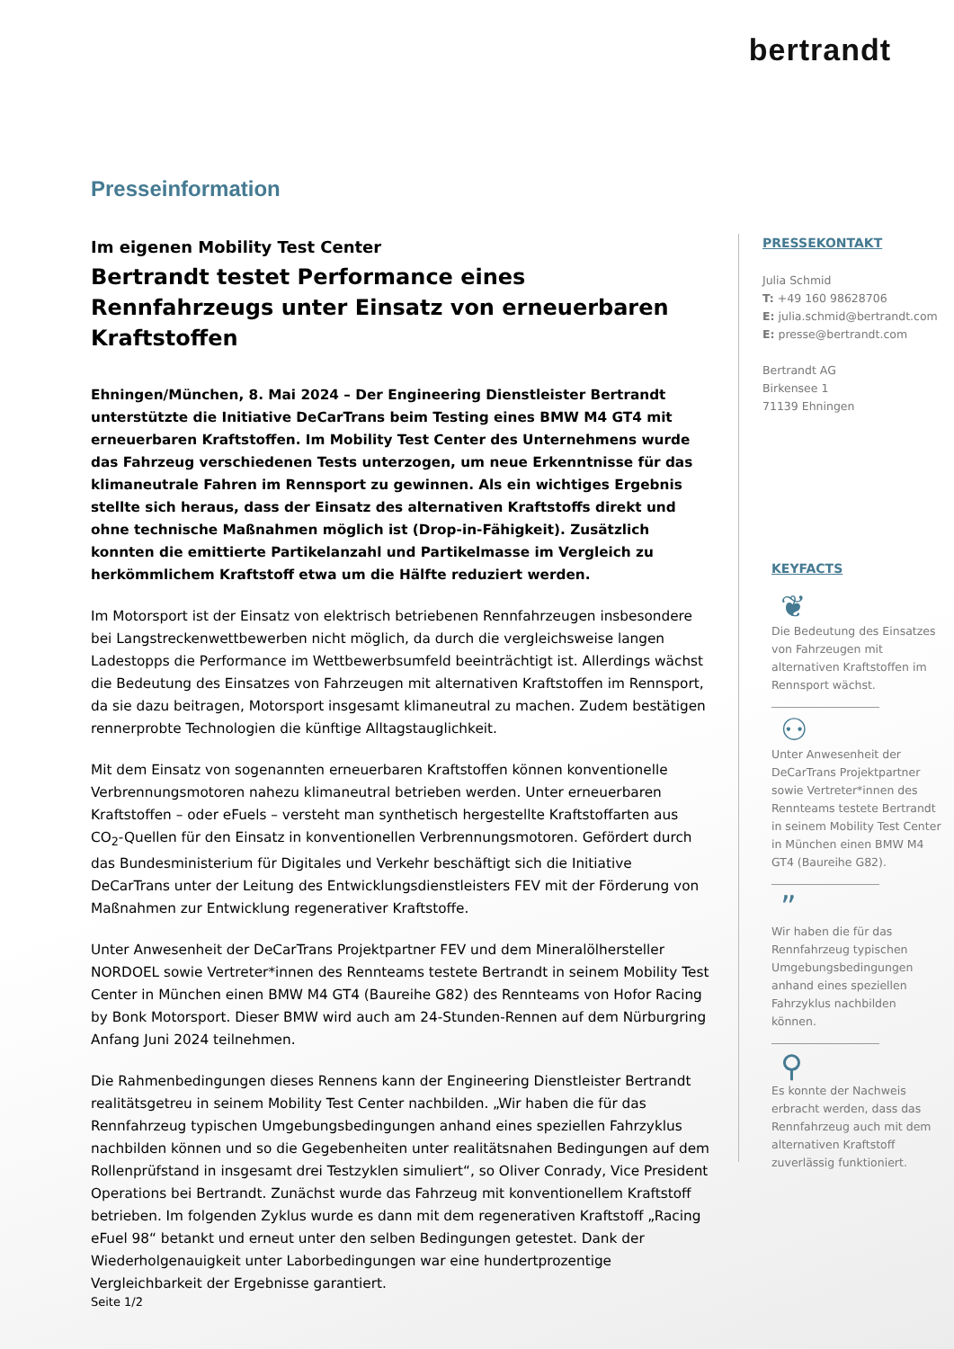bertrandt
Presseinformation
Im eigenen Mobility Test Center
Bertrandt testet Performance eines Rennfahrzeugs unter Einsatz von erneuerbaren Kraftstoffen
Ehningen/München, 8. Mai 2024 – Der Engineering Dienstleister Bertrandt unterstützte die Initiative DeCarTrans beim Testing eines BMW M4 GT4 mit erneuerbaren Kraftstoffen. Im Mobility Test Center des Unternehmens wurde das Fahrzeug verschiedenen Tests unterzogen, um neue Erkenntnisse für das klimaneutrale Fahren im Rennsport zu gewinnen. Als ein wichtiges Ergebnis stellte sich heraus, dass der Einsatz des alternativen Kraftstoffs direkt und ohne technische Maßnahmen möglich ist (Drop-in-Fähigkeit). Zusätzlich konnten die emittierte Partikelanzahl und Partikelmasse im Vergleich zu herkömmlichem Kraftstoff etwa um die Hälfte reduziert werden.
Im Motorsport ist der Einsatz von elektrisch betriebenen Rennfahrzeugen insbesondere bei Langstreckenwettbewerben nicht möglich, da durch die vergleichsweise langen Ladestopps die Performance im Wettbewerbsumfeld beeinträchtigt ist. Allerdings wächst die Bedeutung des Einsatzes von Fahrzeugen mit alternativen Kraftstoffen im Rennsport, da sie dazu beitragen, Motorsport insgesamt klimaneutral zu machen. Zudem bestätigen rennerprobte Technologien die künftige Alltagstauglichkeit.
Mit dem Einsatz von sogenannten erneuerbaren Kraftstoffen können konventionelle Verbrennungsmotoren nahezu klimaneutral betrieben werden. Unter erneuerbaren Kraftstoffen – oder eFuels – versteht man synthetisch hergestellte Kraftstoffarten aus CO<sub>2</sub>-Quellen für den Einsatz in konventionellen Verbrennungsmotoren. Gefördert durch das Bundesministerium für Digitales und Verkehr beschäftigt sich die Initiative DeCarTrans unter der Leitung des Entwicklungsdienstleisters FEV mit der Förderung von Maßnahmen zur Entwicklung regenerativer Kraftstoffe.
Unter Anwesenheit der DeCarTrans Projektpartner FEV und dem Mineralölhersteller NORDOEL sowie Vertreter*innen des Rennteams testete Bertrandt in seinem Mobility Test Center in München einen BMW M4 GT4 (Baureihe G82) des Rennteams von Hofor Racing by Bonk Motorsport. Dieser BMW wird auch am 24-Stunden-Rennen auf dem Nürburgring Anfang Juni 2024 teilnehmen.
Die Rahmenbedingungen dieses Rennens kann der Engineering Dienstleister Bertrandt realitätsgetreu in seinem Mobility Test Center nachbilden. „Wir haben die für das Rennfahrzeug typischen Umgebungsbedingungen anhand eines speziellen Fahrzyklus nachbilden können und so die Gegebenheiten unter realitätsnahen Bedingungen auf dem Rollenprüfstand in insgesamt drei Testzyklen simuliert“, so Oliver Conrady, Vice President Operations bei Bertrandt. Zunächst wurde das Fahrzeug mit konventionellem Kraftstoff betrieben. Im folgenden Zyklus wurde es dann mit dem regenerativen Kraftstoff „Racing eFuel 98“ betankt und erneut unter den selben Bedingungen getestet. Dank der Wiederholgenauigkeit unter Laborbedingungen war eine hundertprozentige Vergleichbarkeit der Ergebnisse garantiert.
PRESSEKONTAKT
Julia Schmid
T: +49 160 98628706
E: julia.schmid@bertrandt.com
E: presse@bertrandt.com
Bertrandt AG
Birkensee 1
71139 Ehningen
KEYFACTS
❦
Die Bedeutung des Einsatzes von Fahrzeugen mit alternativen Kraftstoffen im Rennsport wächst.
⚇
Unter Anwesenheit der DeCarTrans Projektpartner sowie Vertreter*innen des Rennteams testete Bertrandt in seinem Mobility Test Center in München einen BMW M4 GT4 (Baureihe G82).
”
Wir haben die für das Rennfahrzeug typischen Umgebungsbedingungen anhand eines speziellen Fahrzyklus nachbilden können.
⚲
Es konnte der Nachweis erbracht werden, dass das Rennfahrzeug auch mit dem alternativen Kraftstoff zuverlässig funktioniert.
Seite 1/2